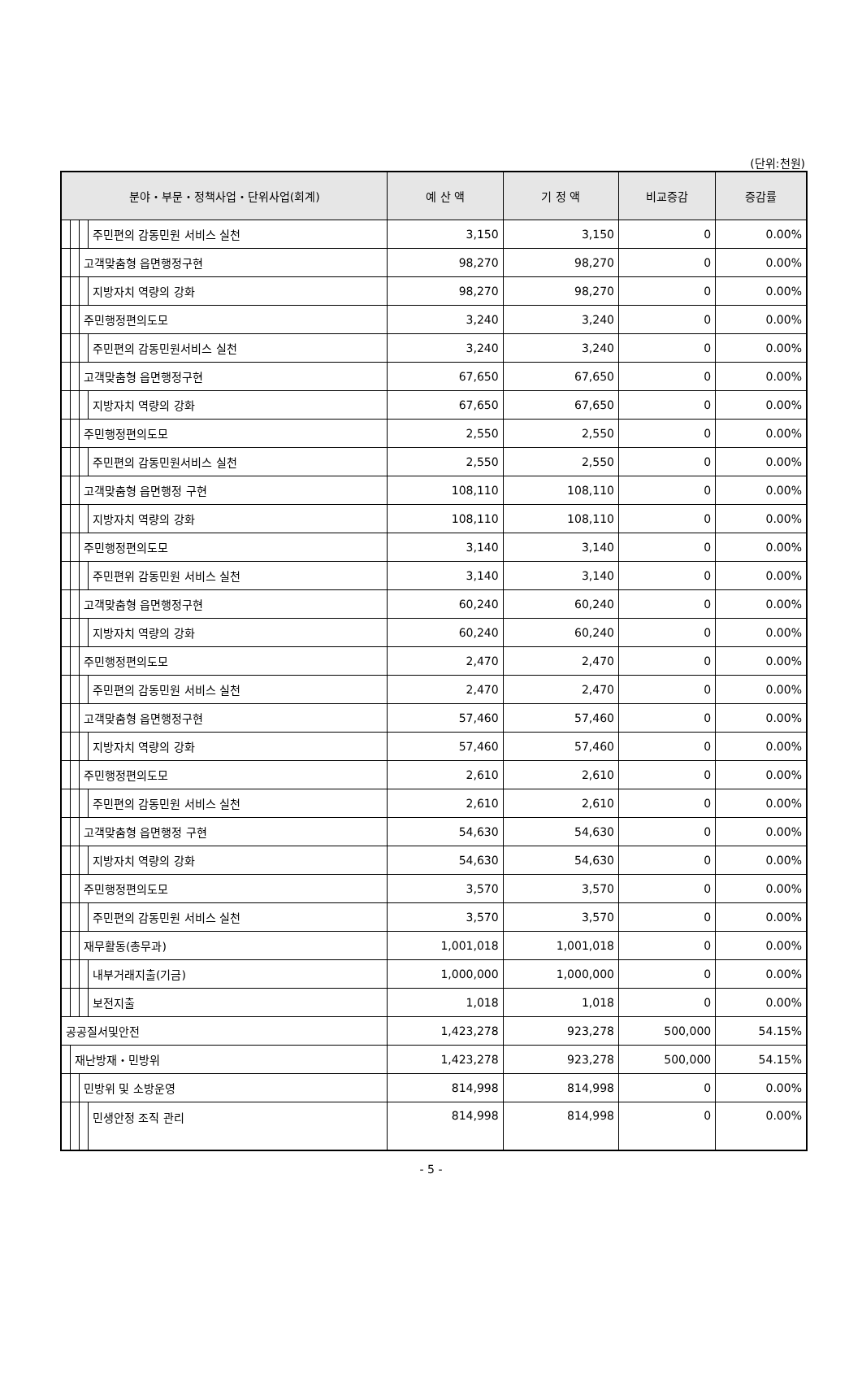(단위:천원)
| 분야・부문・정책사업・단위사업(회계) | | | | 예 산 액 | 기 정 액 | 비교증감 | 증감률 |
| --- | --- | --- | --- | --- | --- | --- | --- |
| | | | 주민편의 감동민원 서비스 실천 | 3,150 | 3,150 | 0 | 0.00% |
| | | 고객맞춤형 읍면행정구현 | | 98,270 | 98,270 | 0 | 0.00% |
| | | | 지방자치 역량의 강화 | 98,270 | 98,270 | 0 | 0.00% |
| | | 주민행정편의도모 | | 3,240 | 3,240 | 0 | 0.00% |
| | | | 주민편의 감동민원서비스 실천 | 3,240 | 3,240 | 0 | 0.00% |
| | | 고객맞춤형 읍면행정구현 | | 67,650 | 67,650 | 0 | 0.00% |
| | | | 지방자치 역량의 강화 | 67,650 | 67,650 | 0 | 0.00% |
| | | 주민행정편의도모 | | 2,550 | 2,550 | 0 | 0.00% |
| | | | 주민편의 감동민원서비스 실천 | 2,550 | 2,550 | 0 | 0.00% |
| | | 고객맞춤형 읍면행정 구현 | | 108,110 | 108,110 | 0 | 0.00% |
| | | | 지방자치 역량의 강화 | 108,110 | 108,110 | 0 | 0.00% |
| | | 주민행정편의도모 | | 3,140 | 3,140 | 0 | 0.00% |
| | | | 주민편위 감동민원 서비스 실천 | 3,140 | 3,140 | 0 | 0.00% |
| | | 고객맞춤형 읍면행정구현 | | 60,240 | 60,240 | 0 | 0.00% |
| | | | 지방자치 역량의 강화 | 60,240 | 60,240 | 0 | 0.00% |
| | | 주민행정편의도모 | | 2,470 | 2,470 | 0 | 0.00% |
| | | | 주민편의 감동민원 서비스 실천 | 2,470 | 2,470 | 0 | 0.00% |
| | | 고객맞춤형 읍면행정구현 | | 57,460 | 57,460 | 0 | 0.00% |
| | | | 지방자치 역량의 강화 | 57,460 | 57,460 | 0 | 0.00% |
| | | 주민행정편의도모 | | 2,610 | 2,610 | 0 | 0.00% |
| | | | 주민편의 감동민원 서비스 실천 | 2,610 | 2,610 | 0 | 0.00% |
| | | 고객맞춤형 읍면행정 구현 | | 54,630 | 54,630 | 0 | 0.00% |
| | | | 지방자치 역량의 강화 | 54,630 | 54,630 | 0 | 0.00% |
| | | 주민행정편의도모 | | 3,570 | 3,570 | 0 | 0.00% |
| | | | 주민편의 감동민원 서비스 실천 | 3,570 | 3,570 | 0 | 0.00% |
| | | 재무활동(총무과) | | 1,001,018 | 1,001,018 | 0 | 0.00% |
| | | | 내부거래지출(기금) | 1,000,000 | 1,000,000 | 0 | 0.00% |
| | | | 보전지출 | 1,018 | 1,018 | 0 | 0.00% |
| 공공질서및안전 | | | | 1,423,278 | 923,278 | 500,000 | 54.15% |
| | 재난방재・민방위 | | | 1,423,278 | 923,278 | 500,000 | 54.15% |
| | | 민방위 및 소방운영 | | 814,998 | 814,998 | 0 | 0.00% |
| | | | 민생안정 조직 관리 | 814,998 | 814,998 | 0 | 0.00% |
- 5 -